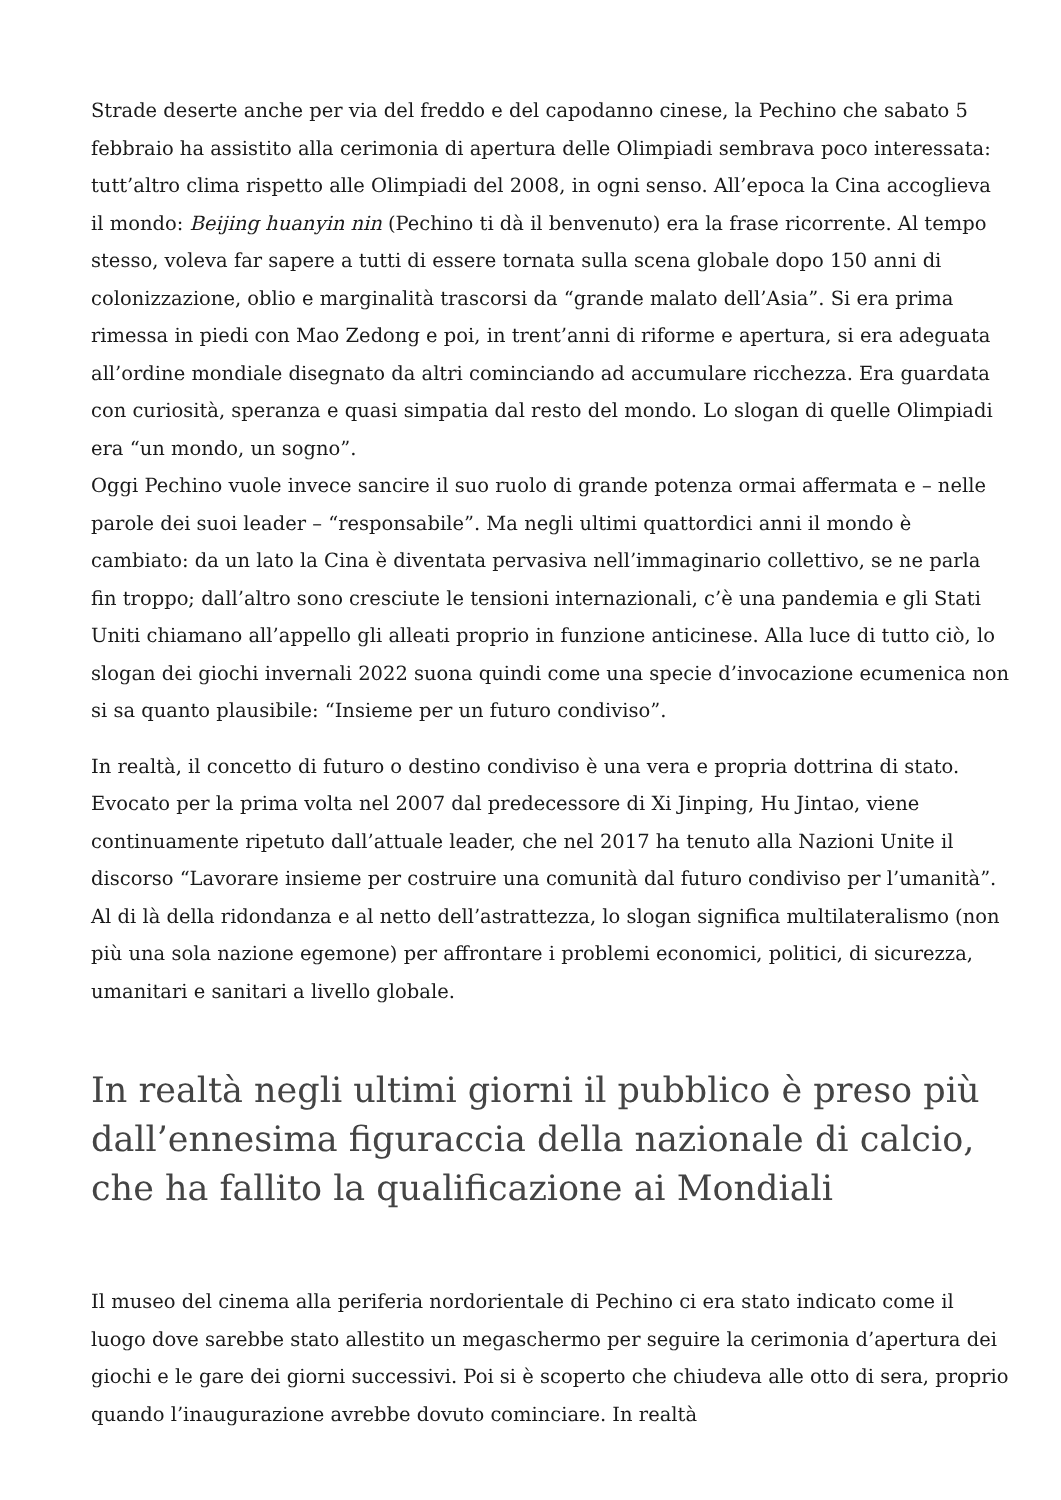Strade deserte anche per via del freddo e del capodanno cinese, la Pechino che sabato 5 febbraio ha assistito alla cerimonia di apertura delle Olimpiadi sembrava poco interessata: tutt’altro clima rispetto alle Olimpiadi del 2008, in ogni senso. All’epoca la Cina accoglieva il mondo: Beijing huanyin nin (Pechino ti dà il benvenuto) era la frase ricorrente. Al tempo stesso, voleva far sapere a tutti di essere tornata sulla scena globale dopo 150 anni di colonizzazione, oblio e marginalità trascorsi da “grande malato dell’Asia”. Si era prima rimessa in piedi con Mao Zedong e poi, in trent’anni di riforme e apertura, si era adeguata all’ordine mondiale disegnato da altri cominciando ad accumulare ricchezza. Era guardata con curiosità, speranza e quasi simpatia dal resto del mondo. Lo slogan di quelle Olimpiadi era “un mondo, un sogno”.
Oggi Pechino vuole invece sancire il suo ruolo di grande potenza ormai affermata e – nelle parole dei suoi leader – “responsabile”. Ma negli ultimi quattordici anni il mondo è cambiato: da un lato la Cina è diventata pervasiva nell’immaginario collettivo, se ne parla fin troppo; dall’altro sono cresciute le tensioni internazionali, c’è una pandemia e gli Stati Uniti chiamano all’appello gli alleati proprio in funzione anticinese. Alla luce di tutto ciò, lo slogan dei giochi invernali 2022 suona quindi come una specie d’invocazione ecumenica non si sa quanto plausibile: “Insieme per un futuro condiviso”.
In realtà, il concetto di futuro o destino condiviso è una vera e propria dottrina di stato. Evocato per la prima volta nel 2007 dal predecessore di Xi Jinping, Hu Jintao, viene continuamente ripetuto dall’attuale leader, che nel 2017 ha tenuto alla Nazioni Unite il discorso “Lavorare insieme per costruire una comunità dal futuro condiviso per l’umanità”. Al di là della ridondanza e al netto dell’astrattezza, lo slogan significa multilateralismo (non più una sola nazione egemone) per affrontare i problemi economici, politici, di sicurezza, umanitari e sanitari a livello globale.
In realtà negli ultimi giorni il pubblico è preso più dall’ennesima figuraccia della nazionale di calcio, che ha fallito la qualificazione ai Mondiali
Il museo del cinema alla periferia nordorientale di Pechino ci era stato indicato come il luogo dove sarebbe stato allestito un megaschermo per seguire la cerimonia d’apertura dei giochi e le gare dei giorni successivi. Poi si è scoperto che chiudeva alle otto di sera, proprio quando l’inaugurazione avrebbe dovuto cominciare. In realtà